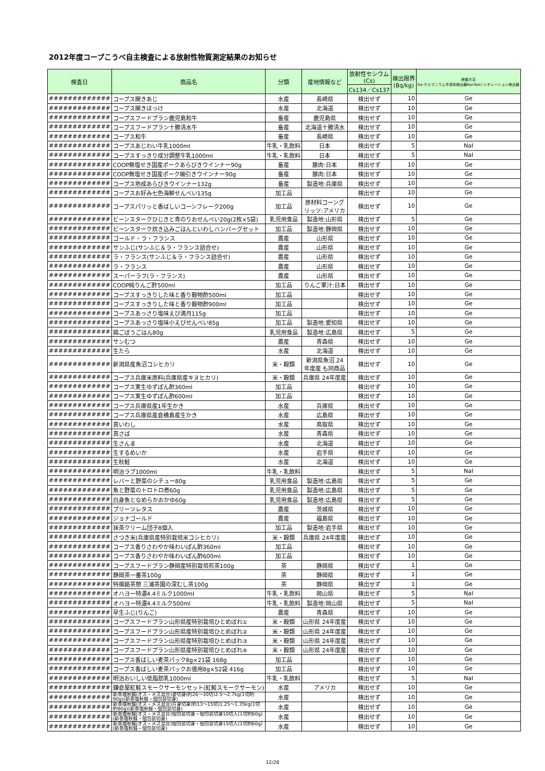2012年度コープこうべ自主検査による放射性物質測定結果のお知らせ
| 検査日 | 商品名 | 分類 | 産地情報など | 放射性セシウム (Cs) | 検出限界 (Bq/kg) | 検査方法 Ge:ゲルマニウム半導体検出器NaI:NaIシンチレーション検出器 |
| --- | --- | --- | --- | --- | --- | --- |
| | | | | Cs134／Cs137 | | |
| ############# | コープス開きあじ | 水産 | 長崎県 | 検出せず | 10 | Ge |
| ############# | コープス開きほっけ | 水産 | 北海道 | 検出せず | 10 | Ge |
| ############# | コープスフードプラン鹿児島和牛 | 畜産 | 鹿児島県 | 検出せず | 10 | Ge |
| ############# | コープスフードプラン十勝清水牛 | 畜産 | 北海道十勝清水 | 検出せず | 10 | Ge |
| ############# | コープス和牛 | 畜産 | 長崎県 | 検出せず | 10 | Ge |
| ############# | コープスあじわい牛乳1000ml | 牛乳・乳飲料 | 日本 | 検出せず | 5 | NaI |
| ############# | コープスすっきり成分調整牛乳1000ml | 牛乳・乳飲料 | 日本 | 検出せず | 5 | NaI |
| ############# | COOP無塩せき国産ポークあらびきウインナー90g | 畜産 | 豚肉:日本 | 検出せず | 10 | Ge |
| ############# | COOP無塩せき国産ポーク細引きウインナー90g | 畜産 | 豚肉:日本 | 検出せず | 10 | Ge |
| ############# | コープス熟成あらびきウインナー132g | 畜産 | 製造地:兵庫県 | 検出せず | 10 | Ge |
| ############# | コープスお好み七色海鮮せんべい135g | 加工品 | | 検出せず | 10 | Ge |
| ############# | コープスパリッと香ばしいコーンフレーク200g | 加工品 | 原材料コーング リッツ:アメリカ | 検出せず | 10 | Ge |
| ############# | ビーンスタークひじきと青のりおせんべい20g(2枚×5袋) | 乳児用食品 | 製造地:山形県 | 検出せず | 5 | Ge |
| ############# | ビーンスターク炊き込みごはんといわしハンバーグセット | 加工品 | 製造地:静岡県 | 検出せず | 10 | Ge |
| ############# | ゴールド・ラ・フランス | 農産 | 山形県 | 検出せず | 10 | Ge |
| ############# | サンふじ(サンふじ＆ラ・フランス詰合せ) | 農産 | 山形県 | 検出せず | 10 | Ge |
| ############# | ラ・フランス(サンふじ＆ラ・フランス詰合せ) | 農産 | 山形県 | 検出せず | 10 | Ge |
| ############# | ラ・フランス | 農産 | 山形県 | 検出せず | 10 | Ge |
| ############# | スーパーラフ(ラ・フランス) | 農産 | 山形県 | 検出せず | 10 | Ge |
| ############# | COOP純りんご酢500ml | 加工品 | りんご果汁:日本 | 検出せず | 10 | Ge |
| ############# | コープスすっきりした味と香り穀物酢500ml | 加工品 | | 検出せず | 10 | Ge |
| ############# | コープスすっきりした味と香り穀物酢900ml | 加工品 | | 検出せず | 10 | Ge |
| ############# | コープスあっさり塩味えび満月115g | 加工品 | | 検出せず | 10 | Ge |
| ############# | コープスあっさり塩味小えびせんべい85g | 加工品 | 製造地:愛知県 | 検出せず | 10 | Ge |
| ############# | 鶏ごぼうごはん80g | 乳児用食品 | 製造地:広島県 | 検出せず | 5 | Ge |
| ############# | サンむつ | 農産 | 青森県 | 検出せず | 10 | Ge |
| ############# | 生たら | 水産 | 北海道 | 検出せず | 10 | Ge |
| ############# | 新潟県産魚沼コシヒカリ | 米・穀類 | 新潟県魚沼 24 年度産 も同商品 | 検出せず | 10 | Ge |
| ############# | コープス兵庫米原料(兵庫県産キヌヒカリ) | 米・穀類 | 兵庫県 24年度産 | 検出せず | 10 | Ge |
| ############# | コープス実生ゆずぽん酢360ml | 加工品 | | 検出せず | 10 | Ge |
| ############# | コープス実生ゆずぽん酢600ml | 加工品 | | 検出せず | 10 | Ge |
| ############# | コープス兵庫県産1年生かき | 水産 | 兵庫県 | 検出せず | 10 | Ge |
| ############# | コープス兵庫県産倉橋島産生かき | 水産 | 広島県 | 検出せず | 10 | Ge |
| ############# | 真いわし | 水産 | 鳥取県 | 検出せず | 10 | Ge |
| ############# | 真さば | 水産 | 青森県 | 検出せず | 10 | Ge |
| ############# | 生さんま | 水産 | 北海道 | 検出せず | 10 | Ge |
| ############# | 生するめいか | 水産 | 岩手県 | 検出せず | 10 | Ge |
| ############# | 生秋鮭 | 水産 | 北海道 | 検出せず | 10 | Ge |
| ############# | 明治ラブ1000ml | 牛乳・乳飲料 | | 検出せず | 5 | NaI |
| ############# | レバーと野菜のシチュー80g | 乳児用食品 | 製造地:広島県 | 検出せず | 5 | Ge |
| ############# | 魚と野菜のトロトロ煮60g | 乳児用食品 | 製造地:広島県 | 検出せず | 5 | Ge |
| ############# | 白身魚となめらかおかゆ60g | 乳児用食品 | 製造地:広島県 | 検出せず | 5 | Ge |
| ############# | プリーツレタス | 農産 | 茨城県 | 検出せず | 10 | Ge |
| ############# | ジョナゴールド | 農産 | 福島県 | 検出せず | 10 | Ge |
| ############# | 抹茶クリーム団子8個入 | 加工品 | 製造地:岩手県 | 検出せず | 10 | Ge |
| ############# | さつき米(兵庫県産特別栽培米コシヒカリ) | 米・穀類 | 兵庫県 24年度産 | 検出せず | 10 | Ge |
| ############# | コープス香りさわやか味わいぽん酢360ml | 加工品 | | 検出せず | 10 | Ge |
| ############# | コープス香りさわやか味わいぽん酢600ml | 加工品 | | 検出せず | 10 | Ge |
| ############# | コープスフードプラン静岡産特別栽培煎茶100g | 茶 | 静岡県 | 検出せず | 1 | Ge |
| ############# | 静岡茶一番茶100g | 茶 | 静岡県 | 検出せず | 1 | Ge |
| ############# | 特撰銘茶憩 三浦茶園の深むし茶100g | 茶 | 静岡県 | 検出せず | 1 | Ge |
| ############# | オハヨー特濃4.4ミルク1000ml | 牛乳・乳飲料 | 岡山県 | 検出せず | 5 | NaI |
| ############# | オハヨー特濃4.4ミルク500ml | 牛乳・乳飲料 | 製造地:岡山県 | 検出せず | 5 | NaI |
| ############# | 早生ふじ(りんご) | 農産 | 青森県 | 検出せず | 10 | Ge |
| ############# | コープスフードプラン山形県産特別栽培ひとめぼれ① | 米・穀類 | 山形県 24年度産 | 検出せず | 10 | Ge |
| ############# | コープスフードプラン山形県産特別栽培ひとめぼれ② | 米・穀類 | 山形県 24年度産 | 検出せず | 10 | Ge |
| ############# | コープスフードプラン山形県産特別栽培ひとめぼれ③ | 米・穀類 | 山形県 24年度産 | 検出せず | 10 | Ge |
| ############# | コープスフードプラン山形県産特別栽培ひとめぼれ④ | 米・穀類 | 山形県 24年度産 | 検出せず | 10 | Ge |
| ############# | コープス香ばしい麦茶パック8g×21袋 168g | 加工品 | | 検出せず | 10 | Ge |
| ############# | コープス香ばしい麦茶パックお徳用8g×52袋 416g | 加工品 | | 検出せず | 10 | Ge |
| ############# | 明治おいしい低脂肪乳1000ml | 牛乳・乳飲料 | | 検出せず | 5 | NaI |
| ############# | 鎌倉屋紅鮭スモークサーモンセット(紅鮭スモークサーモン) | 水産 | アメリカ | 検出せず | 10 | Ge |
| ############# | 新巻塩秋鮭(オス・メス混合)姿切身(約26～30切)2.5～2.7kg(1切約90g)(新巻塩秋鮭・個包装切身) | 水産 | | 検出せず | 10 | Ge |
| ############# | 新巻塩秋鮭(オス・メス混合)片身切身(約13～15切)1.25～1.35kg(1切約90g)(新巻塩秋鮭・個包装切身) | 水産 | | 検出せず | 10 | Ge |
| ############# | 新巻塩秋鮭(オス・メス混合)個包装切身・個包装切身10切入(1切約60g)(新巻塩秋鮭・個包装切身) | 水産 | | 検出せず | 10 | Ge |
| ############# | 新巻塩秋鮭(オス・メス混合)個包装切身・個包装切身15切入(1切約60g)(新巻塩秋鮭・個包装切身) | 水産 | | 検出せず | 10 | Ge |
12/28